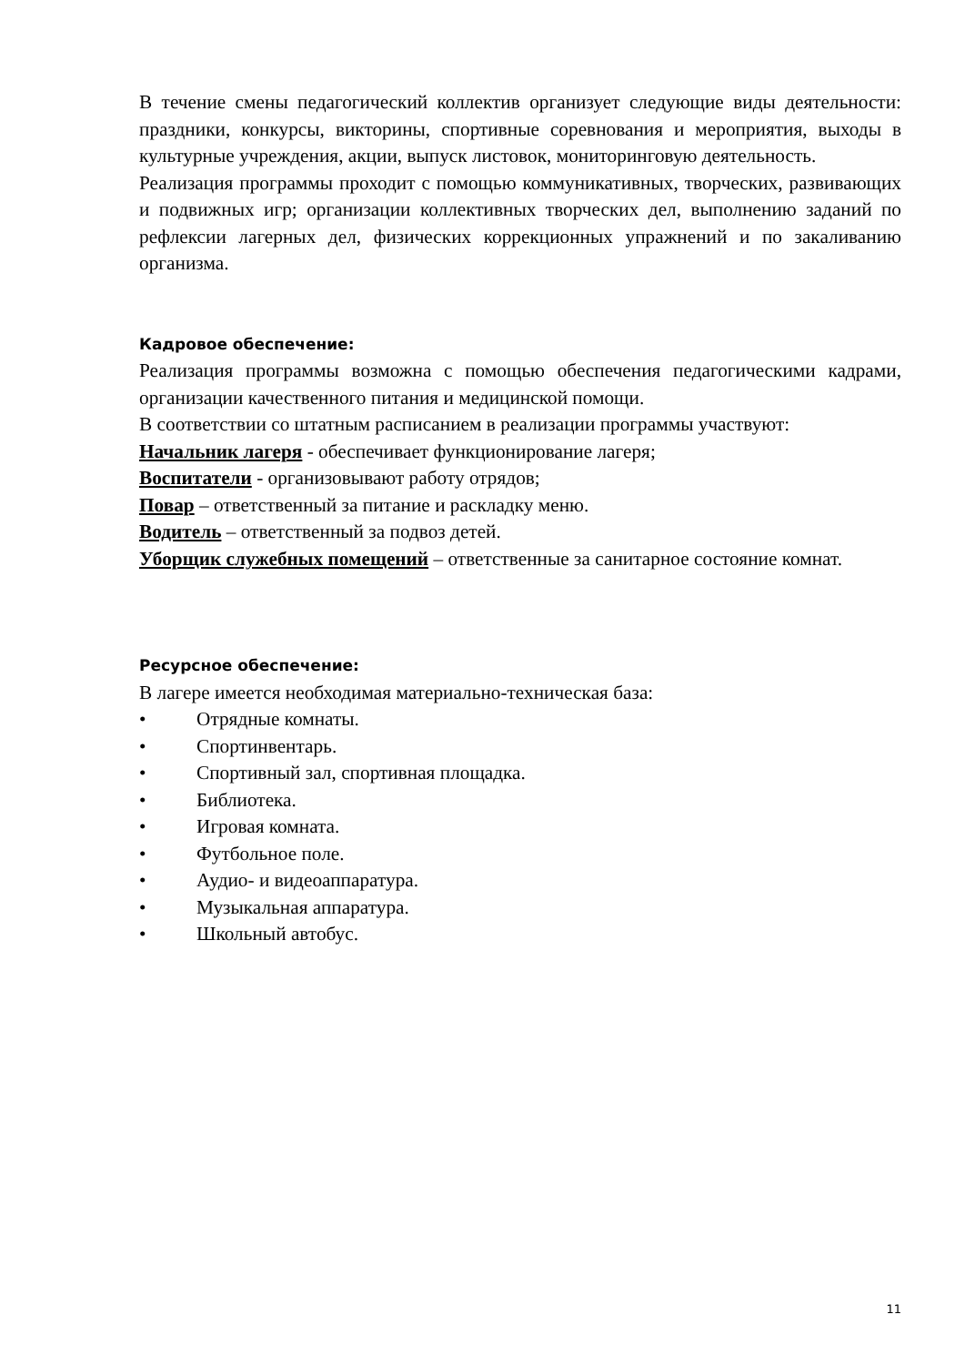В течение смены педагогический коллектив организует следующие виды деятельности: праздники, конкурсы, викторины, спортивные соревнования и мероприятия, выходы в культурные учреждения, акции, выпуск листовок, мониторинговую деятельность.
Реализация программы проходит с помощью коммуникативных, творческих, развивающих и подвижных игр; организации коллективных творческих дел, выполнению заданий по рефлексии лагерных дел, физических коррекционных упражнений и по закаливанию организма.
Кадровое обеспечение:
Реализация программы возможна с помощью обеспечения педагогическими кадрами, организации качественного питания и медицинской помощи.
В соответствии со штатным расписанием в реализации программы участвуют:
Начальник лагеря - обеспечивает функционирование лагеря;
Воспитатели - организовывают работу отрядов;
Повар – ответственный за питание и раскладку меню.
Водитель – ответственный за подвоз детей.
Уборщик служебных помещений – ответственные за санитарное состояние комнат.
Ресурсное обеспечение:
В лагере имеется необходимая материально-техническая база:
• Отрядные комнаты.
• Спортинвентарь.
• Спортивный зал, спортивная площадка.
• Библиотека.
• Игровая комната.
• Футбольное поле.
• Аудио- и видеоаппаратура.
• Музыкальная аппаратура.
• Школьный автобус.
11